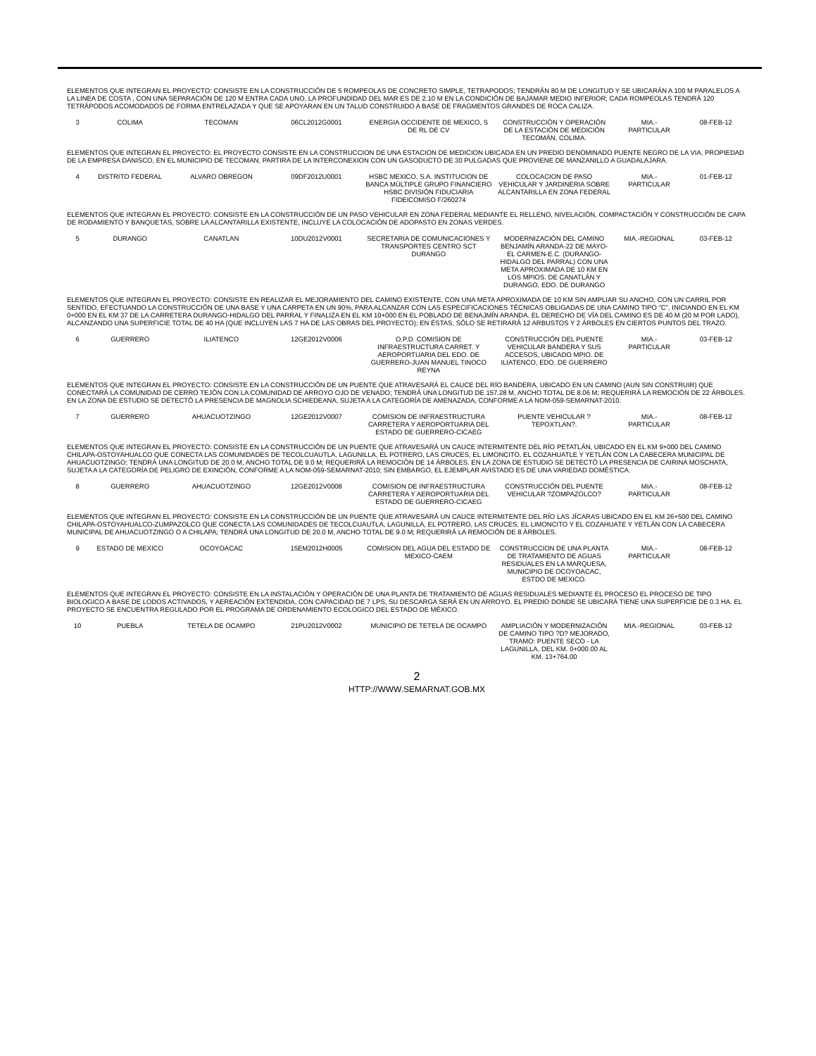| ELEMENTOS QUE INTEGRAN EL PROYECTO: CONSISTE EN LA CONSTRUCCIÓN DE 5 ROMPEOLAS DE CONCRETO SIMPLE, TETRAPODOS; TENDRÁN 80 M DE LONGITUD Y SE UBICARÁN A 100 M PARALELOS A LA LINEA DE COSTA , CON UNA SEPARACIÓN DE 120 M ENTRA CADA UNO, LA PROFUNDIDAD DEL MAR ES DE 2.10 M EN LA CONDICIÓN DE BAJAMAR MEDIO INFERIOR; CADA ROMPEOLAS TENDRÁ 120 TETRÁPODOS ACOMODADOS DE FORMA ENTRELAZADA Y QUE SE APOYARAN EN UN TALUD CONSTRUIDO A BASE DE FRAGMENTOS GRANDES DE ROCA CALIZA. | | | | | | | |
| 3 | COLIMA | TECOMAN | 06CL2012G0001 | ENERGIA OCCIDENTE DE MEXICO, S DE RL DE CV | CONSTRUCCIÓN Y OPERACIÓN DE LA ESTACIÓN DE MEDICIÓN TECOMÁN, COLIMA. | MIA.- PARTICULAR | 08-FEB-12 |
| ELEMENTOS QUE INTEGRAN EL PROYECTO: EL PROYECTO CONSISTE EN LA CONSTRUCCION DE UNA ESTACION DE MEDICION UBICADA EN UN PREDIO DENOMINADO PUENTE NEGRO DE LA VIA, PROPIEDAD DE LA EMPRESA DANISCO, EN EL MUNICIPIO DE TECOMAN, PARTIRA DE LA INTERCONEXION CON UN GASODUCTO DE 30 PULGADAS QUE PROVIENE DE MANZANILLO A GUADALAJARA. | | | | | | | |
| 4 | DISTRITO FEDERAL | ALVARO OBREGON | 09DF2012U0001 | HSBC MEXICO, S.A. INSTITUCION DE BANCA MÚLTIPLE GRUPO FINANCIERO HSBC DIVISIÓN FIDUCIARIA FIDEICOMISO F/260274 | COLOCACION DE PASO VEHICULAR Y JARDINERIA SOBRE ALCANTARILLA EN ZONA FEDERAL | MIA.- PARTICULAR | 01-FEB-12 |
| ELEMENTOS QUE INTEGRAN EL PROYECTO: CONSISTE EN LA CONSTRUCCIÓN DE UN PASO VEHICULAR EN ZONA FEDERAL MEDIANTE EL RELLENO, NIVELACIÓN, COMPACTACIÓN Y CONSTRUCCIÓN DE CAPA DE RODAMIENTO Y BANQUETAS, SOBRE LA ALCANTARILLA EXISTENTE, INCLUYE LA COLOCACIÓN DE ADOPASTO EN ZONAS VERDES. | | | | | | | |
| 5 | DURANGO | CANATLAN | 10DU2012V0001 | SECRETARIA DE COMUNICACIONES Y TRANSPORTES CENTRO SCT DURANGO | MODERNIZACIÓN DEL CAMINO BENJAMÍN ARANDA-22 DE MAYO-EL CARMEN-E.C. (DURANGO-HIDALGO DEL PARRAL) CON UNA META APROXIMADA DE 10 KM EN LOS MPIOS. DE CANATLÁN Y DURANGO, EDO. DE DURANGO | MIA.-REGIONAL | 03-FEB-12 |
| ELEMENTOS QUE INTEGRAN EL PROYECTO: CONSISTE EN REALIZAR EL MEJORAMIENTO DEL CAMINO EXISTENTE, CON UNA META APROXIMADA DE 10 KM SIN AMPLIAR SU ANCHO, CON UN CARRIL POR SENTIDO, EFECTUANDO LA CONSTRUCCIÓN DE UNA BASE Y UNA CARPETA EN UN 90%, PARA ALCANZAR CON LAS ESPECIFICACIONES TÉCNICAS OBLIGADAS DE UNA CAMINO TIPO "C", INICIANDO EN EL KM 0+000 EN EL KM 37 DE LA CARRETERA DURANGO-HIDALGO DEL PARRAL Y FINALIZA EN EL KM 10+000 EN EL POBLADO DE BENAJMÍN ARANDA. EL DERECHO DE VÍA DEL CAMINO ES DE 40 M (20 M POR LADO), ALCANZANDO UNA SUPERFICIE TOTAL DE 40 HA (QUE INCLUYEN LAS 7 HA DE LAS OBRAS DEL PROYECTO); EN ÉSTAS, SÓLO SE RETIRARÁ 12 ARBUSTOS Y 2 ÁRBOLES EN CIERTOS PUNTOS DEL TRAZO. | | | | | | | |
| 6 | GUERRERO | ILIATENCO | 12GE2012V0006 | O.P.D. COMISION DE INFRAESTRUCTURA CARRET. Y AEROPORTUARIA DEL EDO. DE GUERRERO-JUAN MANUEL TINOCO REYNA | CONSTRUCCIÓN DEL PUENTE VEHICULAR BANDERA Y SUS ACCESOS, UBICADO MPIO. DE ILIATENCO, EDO. DE GUERRERO | MIA.- PARTICULAR | 03-FEB-12 |
| ELEMENTOS QUE INTEGRAN EL PROYECTO: CONSISTE EN LA CONSTRUCCIÓN DE UN PUENTE QUE ATRAVESARÁ EL CAUCE DEL RÍO BANDERA, UBICADO EN UN CAMINO (AUN SIN CONSTRUIR) QUE CONECTARÁ LA COMUNIDAD DE CERRO TEJÓN CON LA COMUNIDAD DE ARROYO OJO DE VENADO; TENDRÁ UNA LONGITUD DE 157.28 M, ANCHO TOTAL DE 8.06 M; REQUERIRÁ LA REMOCIÓN DE 22 ÁRBOLES. EN LA ZONA DE ESTUDIO SE DETECTÓ LA PRESENCIA DE MAGNOLIA SCHIEDEANA, SUJETA A LA CATEGORÍA DE AMENAZADA, CONFORME A LA NOM-059-SEMARNAT-2010. | | | | | | | |
| 7 | GUERRERO | AHUACUOTZINGO | 12GE2012V0007 | COMISION DE INFRAESTRUCTURA CARRETERA Y AEROPORTUARIA DEL ESTADO DE GUERRERO-CICAEG | PUENTE VEHICULAR ?TEPOXTLAN?. | MIA.- PARTICULAR | 08-FEB-12 |
| ELEMENTOS QUE INTEGRAN EL PROYECTO: CONSISTE EN LA CONSTRUCCIÓN DE UN PUENTE QUE ATRAVESARÁ UN CAUCE INTERMITENTE DEL RÍO PETATLÁN, UBICADO EN EL KM 9+000 DEL CAMINO CHILAPA-OSTOYAHUALCO QUE CONECTA LAS COMUNIDADES DE TECOLCUAUTLA, LAGUNILLA, EL POTRERO, LAS CRUCES, EL LIMONCITO, EL COZAHUATLE Y YETLÁN CON LA CABECERA MUNICIPAL DE AHUACUOTZINGO; TENDRÁ UNA LONGITUD DE 20.0 M, ANCHO TOTAL DE 9.0 M; REQUERIRÁ LA REMOCIÓN DE 14 ÁRBOLES. EN LA ZONA DE ESTUDIO SE DETECTÓ LA PRESENCIA DE CAIRINA MOSCHATA, SUJETA A LA CATEGORÍA DE PELIGRO DE EXINCIÓN, CONFORME A LA NOM-059-SEMARNAT-2010; SIN EMBARGO, EL EJEMPLAR AVISTADO ES DE UNA VARIEDAD DOMÉSTICA. | | | | | | | |
| 8 | GUERRERO | AHUACUOTZINGO | 12GE2012V0008 | COMISION DE INFRAESTRUCTURA CARRETERA Y AEROPORTUARIA DEL ESTADO DE GUERRERO-CICAEG | CONSTRUCCIÓN DEL PUENTE VEHICULAR ?ZOMPAZOLCO? | MIA.- PARTICULAR | 08-FEB-12 |
| ELEMENTOS QUE INTEGRAN EL PROYECTO: CONSISTE EN LA CONSTRUCCIÓN DE UN PUENTE QUE ATRAVESARÁ UN CAUCE INTERMITENTE DEL RÍO LAS JÍCARAS UBICADO EN EL KM 26+500 DEL CAMINO CHILAPA-OSTOYAHUALCO-ZUMPAZOLCO QUE CONECTA LAS COMUNIDADES DE TECOLCUAUTLA, LAGUNILLA, EL POTRERO, LAS CRUCES, EL LIMONCITO Y EL COZAHUATE Y YETLÁN CON LA CABECERA MUNICIPAL DE AHUACUOTZINGO O A CHILAPA; TENDRÁ UNA LONGITUD DE 20.0 M, ANCHO TOTAL DE 9.0 M; REQUERIRÁ LA REMOCIÓN DE 8 ÁRBOLES. | | | | | | | |
| 9 | ESTADO DE MEXICO | OCOYOACAC | 15EM2012H0005 | COMISION DEL AGUA DEL ESTADO DE MEXICO-CAEM | CONSTRUCCION DE UNA PLANTA DE TRATAMIENTO DE AGUAS RESIDUALES EN LA MARQUESA, MUNICIPIO DE OCOYOACAC, ESTDO DE MEXICO. | MIA.- PARTICULAR | 08-FEB-12 |
| ELEMENTOS QUE INTEGRAN EL PROYECTO: CONSISTE EN LA INSTALACIÓN Y OPERACIÓN DE UNA PLANTA DE TRATAMIENTO DE AGUAS RESIDUALES MEDIANTE EL PROCESO EL PROCESO DE TIPO BIOLOGICO A BASE DE LODOS ACTIVADOS, Y AEREACIÓN EXTENDIDA, CON CAPACIDAD DE 7 LPS, SU DESCARGA SERÁ EN UN ARROYO. EL PREDIO DONDE SE UBICARÁ TIENE UNA SUPERFICIE DE 0.3 HA. EL PROYECTO SE ENCUENTRA REGULADO POR EL PROGRAMA DE ORDENAMIENTO ECOLOGICO DEL ESTADO DE MÉXICO. | | | | | | | |
| 10 | PUEBLA | TETELA DE OCAMPO | 21PU2012V0002 | MUNICIPIO DE TETELA DE OCAMPO | AMPLIACIÓN Y MODERNIZACIÓN DE CAMINO TIPO ?D? MEJORADO, TRAMO: PUENTE SECO - LA LAGUNILLA, DEL KM. 0+000.00 AL KM. 13+764.00 | MIA.-REGIONAL | 03-FEB-12 |
2
HTTP://WWW.SEMARNAT.GOB.MX